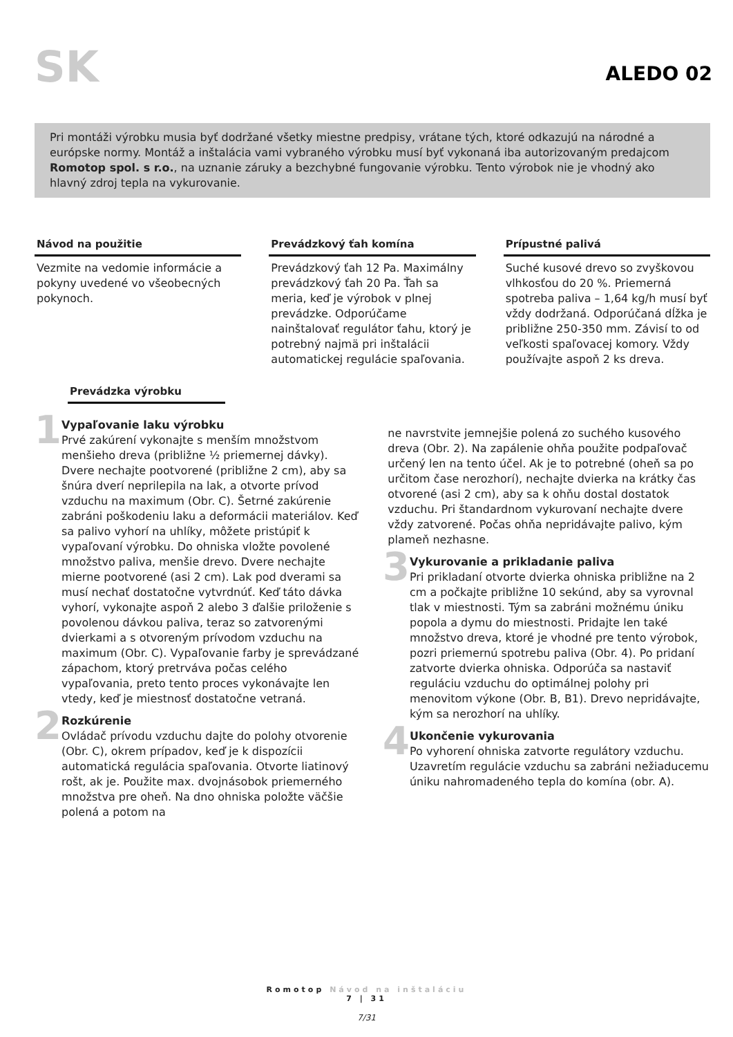SK
ALEDO 02
Pri montáži výrobku musia byť dodržané všetky miestne predpisy, vrátane tých, ktoré odkazujú na národné a európske normy. Montáž a inštalácia vami vybraného výrobku musí byť vykonaná iba autorizovaným predajcom Romotop spol. s r.o., na uznanie záruky a bezchybné fungovanie výrobku. Tento výrobok nie je vhodný ako hlavný zdroj tepla na vykurovanie.
Návod na použitie
Vezmite na vedomie informácie a pokyny uvedené vo všeobecných pokynoch.
Prevádzkový ťah komína
Prevádzkový ťah 12 Pa. Maximálny prevádzkový ťah 20 Pa. Ťah sa meria, keď je výrobok v plnej prevádzke. Odporúčame nainštalovať regulátor ťahu, ktorý je potrebný najmä pri inštalácii automatickej regulácie spaľovania.
Prípustné palivá
Suché kusové drevo so zvyškovou vlhkosťou do 20 %. Priemerná spotreba paliva – 1,64 kg/h musí byť vždy dodržaná. Odporúčaná dĺžka je približne 250-350 mm. Závisí to od veľkosti spaľovacej komory. Vždy používajte aspoň 2 ks dreva.
Prevádzka výrobku
1
Vypaľovanie laku výrobku
Prvé zakúrení vykonajte s menším množstvom menšieho dreva (približne ½ priemernej dávky). Dvere nechajte pootvorené (približne 2 cm), aby sa šnúra dverí neprilepila na lak, a otvorte prívod vzduchu na maximum (Obr. C). Šetrné zakúrenie zabráni poškodeniu laku a deformácii materiálov. Keď sa palivo vyhorí na uhlíky, môžete pristúpiť k vypaľovaní výrobku. Do ohniska vložte povolené množstvo paliva, menšie drevo. Dvere nechajte mierne pootvorené (asi 2 cm). Lak pod dverami sa musí nechať dostatočne vytvrdnúť. Keď táto dávka vyhorí, vykonajte aspoň 2 alebo 3 ďalšie priloženie s povolenou dávkou paliva, teraz so zatvorenými dvierkami a s otvoreným prívodom vzduchu na maximum (Obr. C). Vypaľovanie farby je sprevádzané zápachom, ktorý pretrváva počas celého vypaľovania, preto tento proces vykonávajte len vtedy, keď je miestnosť dostatočne vetraná.
2
Rozkúrenie
Ovládač prívodu vzduchu dajte do polohy otvorenie (Obr. C), okrem prípadov, keď je k dispozícii automatická regulácia spaľovania. Otvorte liatinový rošt, ak je. Použite max. dvojnásobok priemerného množstva pre oheň. Na dno ohniska položte väčšie polená a potom na
ne navrstvite jemnejšie polená zo suchého kusového dreva (Obr. 2). Na zapálenie ohňa použite podpaľovač určený len na tento účel. Ak je to potrebné (oheň sa po určitom čase nerozhorí), nechajte dvierka na krátky čas otvorené (asi 2 cm), aby sa k ohňu dostal dostatok vzduchu. Pri štandardnom vykurovaní nechajte dvere vždy zatvorené. Počas ohňa nepridávajte palivo, kým plameň nezhasne.
3
Vykurovanie a prikladanie paliva
Pri prikladaní otvorte dvierka ohniska približne na 2 cm a počkajte približne 10 sekúnd, aby sa vyrovnal tlak v miestnosti. Tým sa zabráni možnému úniku popola a dymu do miestnosti. Pridajte len také množstvo dreva, ktoré je vhodné pre tento výrobok, pozri priemernú spotrebu paliva (Obr. 4). Po pridaní zatvorte dvierka ohniska. Odporúča sa nastaviť reguláciu vzduchu do optimálnej polohy pri menovitom výkone (Obr. B, B1). Drevo nepridávajte, kým sa nerozhorí na uhlíky.
4
Ukončenie vykurovania
Po vyhorení ohniska zatvorte regulátory vzduchu. Uzavretím regulácie vzduchu sa zabráni nežiaducemu úniku nahromadeného tepla do komína (obr. A).
Romotop Návod na inštaláciu
7 | 31
7/31